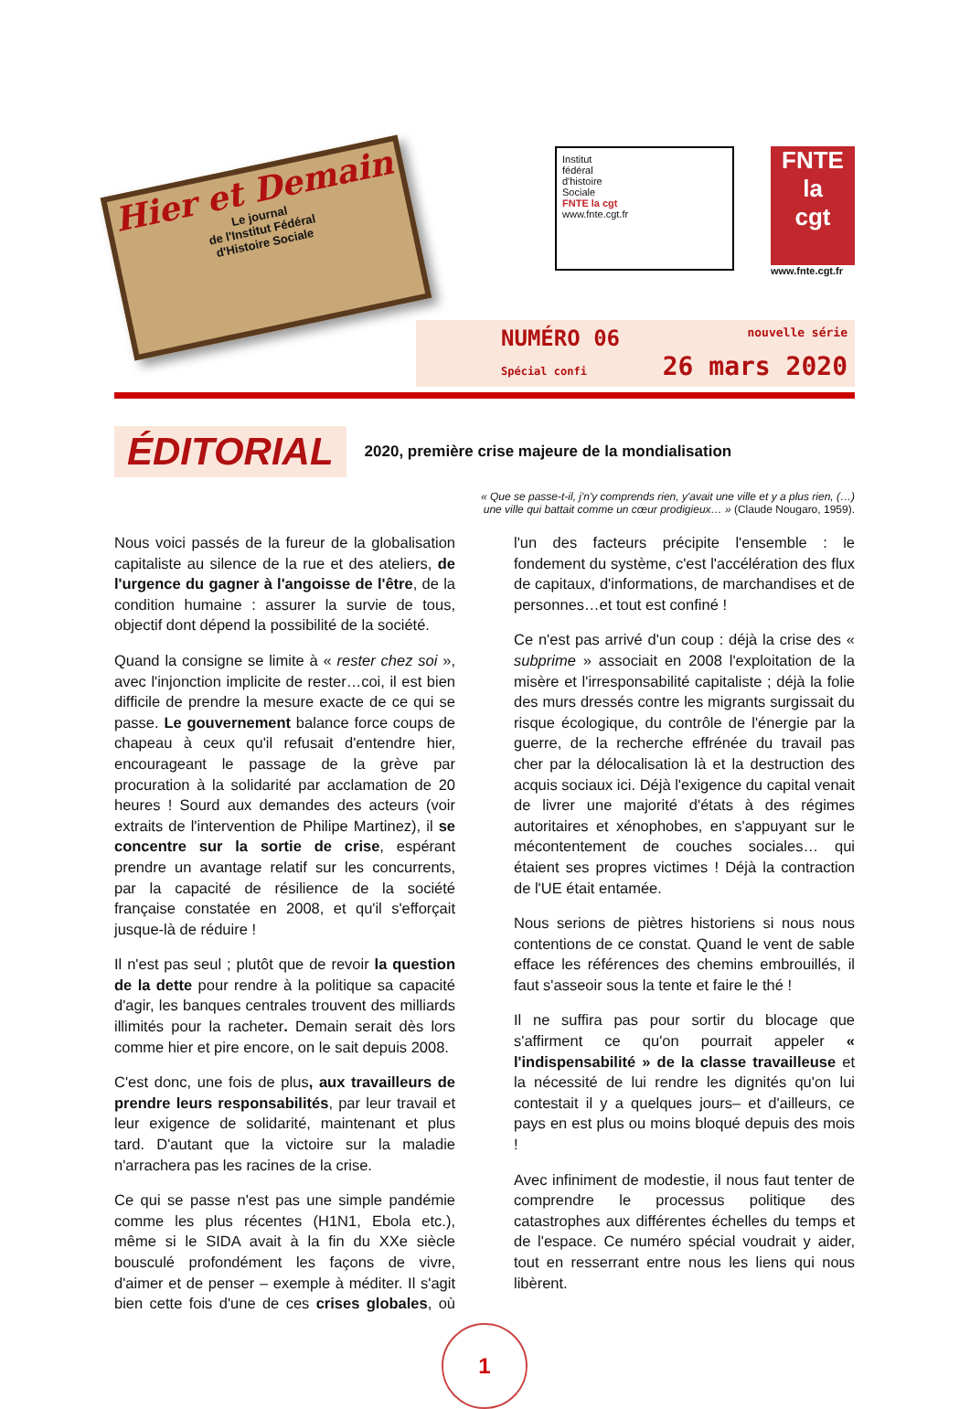Hier et Demain
Le journal
de l'Institut Fédéral
d'Histoire Sociale
Institut
fédéral
d'histoire
Sociale
FNTE la cgt
www.fnte.cgt.fr
FNTE
la
cgt
www.fnte.cgt.fr
NUMÉRO 06 nouvelle série
Spécial confi 26 mars 2020
ÉDITORIAL 2020, première crise majeure de la mondialisation
« Que se passe-t-il, j'n'y comprends rien, y'avait une ville et y a plus rien, (…)
une ville qui battait comme un cœur prodigieux… » (Claude Nougaro, 1959).
Nous voici passés de la fureur de la globalisation capitaliste au silence de la rue et des ateliers, de l'urgence du gagner à l'angoisse de l'être, de la condition humaine : assurer la survie de tous, objectif dont dépend la possibilité de la société.
Quand la consigne se limite à « rester chez soi », avec l'injonction implicite de rester…coi, il est bien difficile de prendre la mesure exacte de ce qui se passe. Le gouvernement balance force coups de chapeau à ceux qu'il refusait d'entendre hier, encourageant le passage de la grève par procuration à la solidarité par acclamation de 20 heures ! Sourd aux demandes des acteurs (voir extraits de l'intervention de Philipe Martinez), il se concentre sur la sortie de crise, espérant prendre un avantage relatif sur les concurrents, par la capacité de résilience de la société française constatée en 2008, et qu'il s'efforçait jusque-là de réduire !
Il n'est pas seul ; plutôt que de revoir la question de la dette pour rendre à la politique sa capacité d'agir, les banques centrales trouvent des milliards illimités pour la racheter. Demain serait dès lors comme hier et pire encore, on le sait depuis 2008.
C'est donc, une fois de plus, aux travailleurs de prendre leurs responsabilités, par leur travail et leur exigence de solidarité, maintenant et plus tard. D'autant que la victoire sur la maladie n'arrachera pas les racines de la crise.
Ce qui se passe n'est pas une simple pandémie comme les plus récentes (H1N1, Ebola etc.), même si le SIDA avait à la fin du XXe siècle bousculé profondément les façons de vivre, d'aimer et de penser – exemple à méditer. Il s'agit bien cette fois d'une de ces crises globales, où l'un des facteurs précipite l'ensemble : le fondement du système, c'est l'accélération des flux de capitaux, d'informations, de marchandises et de personnes…et tout est confiné !
Ce n'est pas arrivé d'un coup : déjà la crise des « subprime » associait en 2008 l'exploitation de la misère et l'irresponsabilité capitaliste ; déjà la folie des murs dressés contre les migrants surgissait du risque écologique, du contrôle de l'énergie par la guerre, de la recherche effrénée du travail pas cher par la délocalisation là et la destruction des acquis sociaux ici. Déjà l'exigence du capital venait de livrer une majorité d'états à des régimes autoritaires et xénophobes, en s'appuyant sur le mécontentement de couches sociales… qui étaient ses propres victimes ! Déjà la contraction de l'UE était entamée.
Nous serions de piètres historiens si nous nous contentions de ce constat. Quand le vent de sable efface les références des chemins embrouillés, il faut s'asseoir sous la tente et faire le thé !
Il ne suffira pas pour sortir du blocage que s'affirment ce qu'on pourrait appeler « l'indispensabilité » de la classe travailleuse et la nécessité de lui rendre les dignités qu'on lui contestait il y a quelques jours– et d'ailleurs, ce pays en est plus ou moins bloqué depuis des mois !
Avec infiniment de modestie, il nous faut tenter de comprendre le processus politique des catastrophes aux différentes échelles du temps et de l'espace. Ce numéro spécial voudrait y aider, tout en resserrant entre nous les liens qui nous libèrent.
1